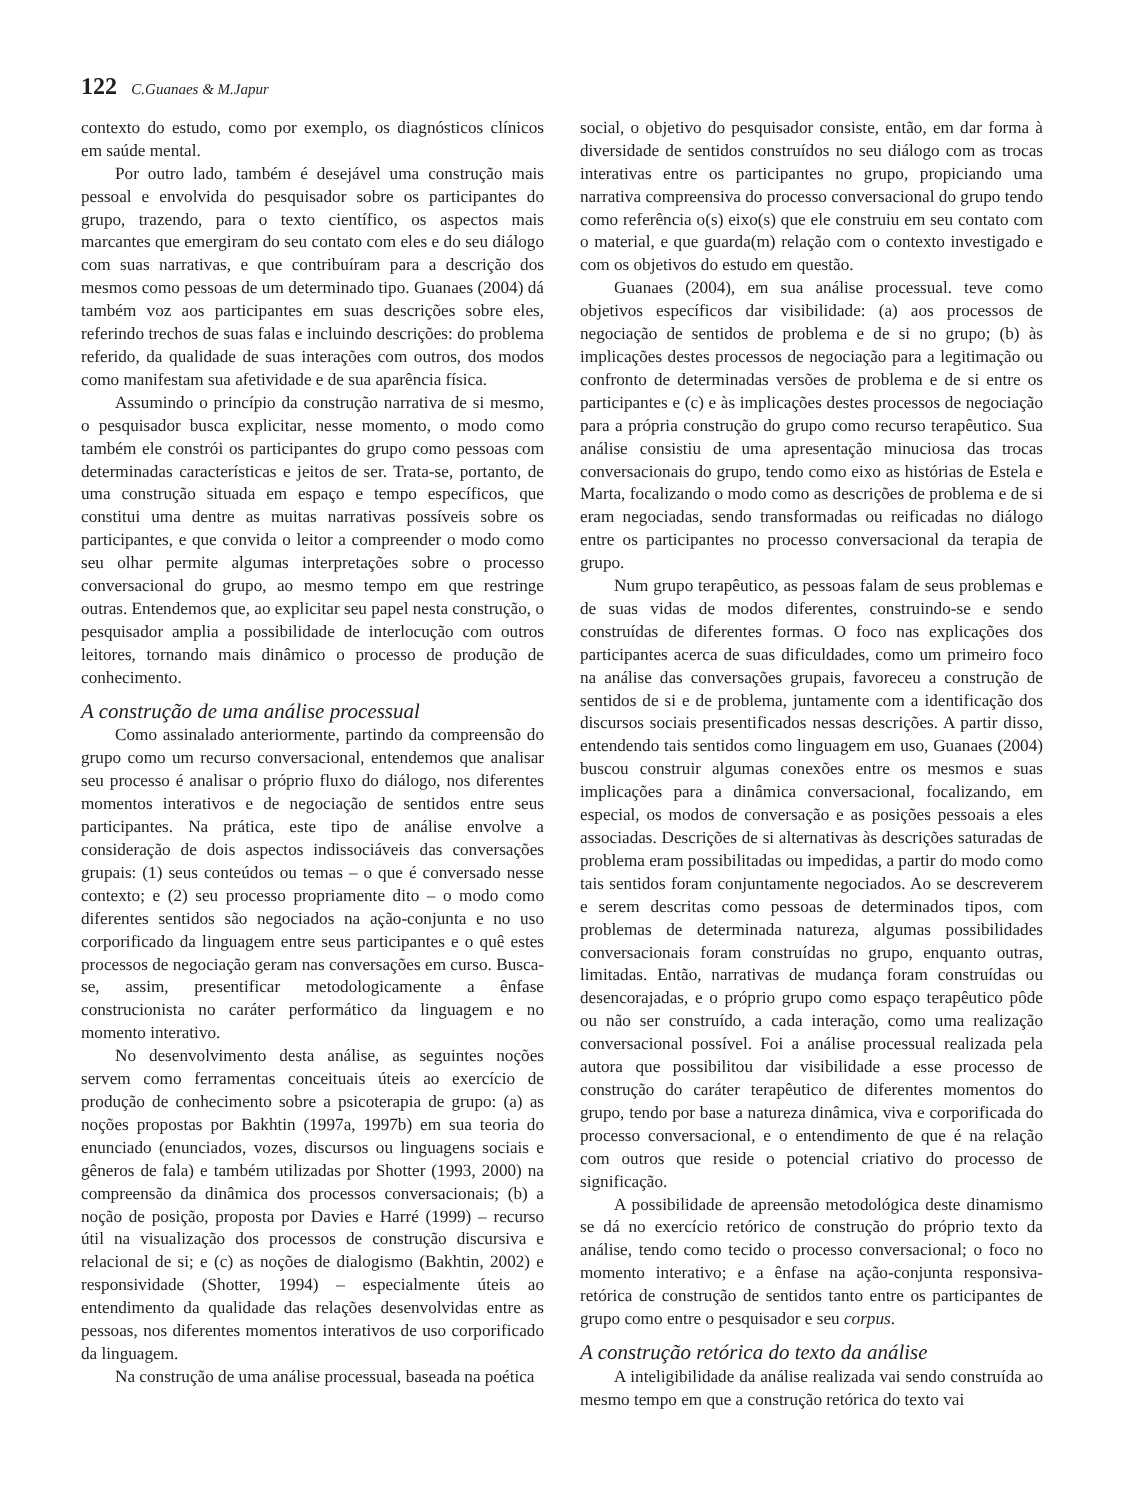122 C.Guanaes & M.Japur
contexto do estudo, como por exemplo, os diagnósticos clínicos em saúde mental.
Por outro lado, também é desejável uma construção mais pessoal e envolvida do pesquisador sobre os participantes do grupo, trazendo, para o texto científico, os aspectos mais marcantes que emergiram do seu contato com eles e do seu diálogo com suas narrativas, e que contribuíram para a descrição dos mesmos como pessoas de um determinado tipo. Guanaes (2004) dá também voz aos participantes em suas descrições sobre eles, referindo trechos de suas falas e incluindo descrições: do problema referido, da qualidade de suas interações com outros, dos modos como manifestam sua afetividade e de sua aparência física.
Assumindo o princípio da construção narrativa de si mesmo, o pesquisador busca explicitar, nesse momento, o modo como também ele constrói os participantes do grupo como pessoas com determinadas características e jeitos de ser. Trata-se, portanto, de uma construção situada em espaço e tempo específicos, que constitui uma dentre as muitas narrativas possíveis sobre os participantes, e que convida o leitor a compreender o modo como seu olhar permite algumas interpretações sobre o processo conversacional do grupo, ao mesmo tempo em que restringe outras. Entendemos que, ao explicitar seu papel nesta construção, o pesquisador amplia a possibilidade de interlocução com outros leitores, tornando mais dinâmico o processo de produção de conhecimento.
A construção de uma análise processual
Como assinalado anteriormente, partindo da compreensão do grupo como um recurso conversacional, entendemos que analisar seu processo é analisar o próprio fluxo do diálogo, nos diferentes momentos interativos e de negociação de sentidos entre seus participantes. Na prática, este tipo de análise envolve a consideração de dois aspectos indissociáveis das conversações grupais: (1) seus conteúdos ou temas – o que é conversado nesse contexto; e (2) seu processo propriamente dito – o modo como diferentes sentidos são negociados na ação-conjunta e no uso corporificado da linguagem entre seus participantes e o quê estes processos de negociação geram nas conversações em curso. Busca-se, assim, presentificar metodologicamente a ênfase construcionista no caráter performático da linguagem e no momento interativo.
No desenvolvimento desta análise, as seguintes noções servem como ferramentas conceituais úteis ao exercício de produção de conhecimento sobre a psicoterapia de grupo: (a) as noções propostas por Bakhtin (1997a, 1997b) em sua teoria do enunciado (enunciados, vozes, discursos ou linguagens sociais e gêneros de fala) e também utilizadas por Shotter (1993, 2000) na compreensão da dinâmica dos processos conversacionais; (b) a noção de posição, proposta por Davies e Harré (1999) – recurso útil na visualização dos processos de construção discursiva e relacional de si; e (c) as noções de dialogismo (Bakhtin, 2002) e responsividade (Shotter, 1994) – especialmente úteis ao entendimento da qualidade das relações desenvolvidas entre as pessoas, nos diferentes momentos interativos de uso corporificado da linguagem.
Na construção de uma análise processual, baseada na poética
social, o objetivo do pesquisador consiste, então, em dar forma à diversidade de sentidos construídos no seu diálogo com as trocas interativas entre os participantes no grupo, propiciando uma narrativa compreensiva do processo conversacional do grupo tendo como referência o(s) eixo(s) que ele construiu em seu contato com o material, e que guarda(m) relação com o contexto investigado e com os objetivos do estudo em questão.
Guanaes (2004), em sua análise processual. teve como objetivos específicos dar visibilidade: (a) aos processos de negociação de sentidos de problema e de si no grupo; (b) às implicações destes processos de negociação para a legitimação ou confronto de determinadas versões de problema e de si entre os participantes e (c) e às implicações destes processos de negociação para a própria construção do grupo como recurso terapêutico. Sua análise consistiu de uma apresentação minuciosa das trocas conversacionais do grupo, tendo como eixo as histórias de Estela e Marta, focalizando o modo como as descrições de problema e de si eram negociadas, sendo transformadas ou reificadas no diálogo entre os participantes no processo conversacional da terapia de grupo.
Num grupo terapêutico, as pessoas falam de seus problemas e de suas vidas de modos diferentes, construindo-se e sendo construídas de diferentes formas. O foco nas explicações dos participantes acerca de suas dificuldades, como um primeiro foco na análise das conversações grupais, favoreceu a construção de sentidos de si e de problema, juntamente com a identificação dos discursos sociais presentificados nessas descrições. A partir disso, entendendo tais sentidos como linguagem em uso, Guanaes (2004) buscou construir algumas conexões entre os mesmos e suas implicações para a dinâmica conversacional, focalizando, em especial, os modos de conversação e as posições pessoais a eles associadas. Descrições de si alternativas às descrições saturadas de problema eram possibilitadas ou impedidas, a partir do modo como tais sentidos foram conjuntamente negociados. Ao se descreverem e serem descritas como pessoas de determinados tipos, com problemas de determinada natureza, algumas possibilidades conversacionais foram construídas no grupo, enquanto outras, limitadas. Então, narrativas de mudança foram construídas ou desencorajadas, e o próprio grupo como espaço terapêutico pôde ou não ser construído, a cada interação, como uma realização conversacional possível. Foi a análise processual realizada pela autora que possibilitou dar visibilidade a esse processo de construção do caráter terapêutico de diferentes momentos do grupo, tendo por base a natureza dinâmica, viva e corporificada do processo conversacional, e o entendimento de que é na relação com outros que reside o potencial criativo do processo de significação.
A possibilidade de apreensão metodológica deste dinamismo se dá no exercício retórico de construção do próprio texto da análise, tendo como tecido o processo conversacional; o foco no momento interativo; e a ênfase na ação-conjunta responsiva-retórica de construção de sentidos tanto entre os participantes de grupo como entre o pesquisador e seu corpus.
A construção retórica do texto da análise
A inteligibilidade da análise realizada vai sendo construída ao mesmo tempo em que a construção retórica do texto vai